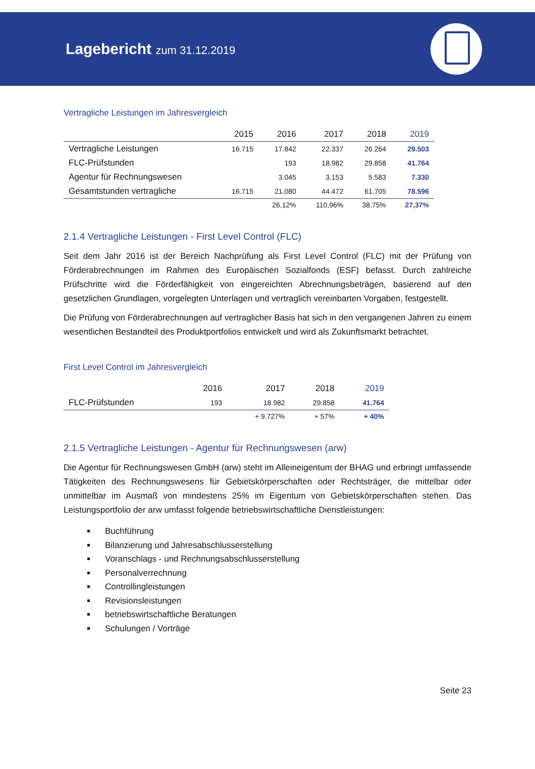Lagebericht zum 31.12.2019
Vertragliche Leistungen im Jahresvergleich
| | 2015 | 2016 | 2017 | 2018 | 2019 |
| --- | --- | --- | --- | --- | --- |
| Vertragliche Leistungen | 16.715 | 17.842 | 22.337 | 26.264 | 29.503 |
| FLC-Prüfstunden | | 193 | 18.982 | 29.858 | 41.764 |
| Agentur für Rechnungswesen | | 3.045 | 3.153 | 5.583 | 7.330 |
| Gesamtstunden vertragliche | 16.715 | 21.080 | 44.472 | 61.705 | 78.596 |
| | | 26,12% | 110,96% | 38,75% | 27,37% |
2.1.4 Vertragliche Leistungen - First Level Control (FLC)
Seit dem Jahr 2016 ist der Bereich Nachprüfung als First Level Control (FLC) mit der Prüfung von Förderabrechnungen im Rahmen des Europäischen Sozialfonds (ESF) befasst. Durch zahlreiche Prüfschritte wird die Förderfähigkeit von eingereichten Abrechnungsbeträgen, basierend auf den gesetzlichen Grundlagen, vorgelegten Unterlagen und vertraglich vereinbarten Vorgaben, festgestellt.
Die Prüfung von Förderabrechnungen auf vertraglicher Basis hat sich in den vergangenen Jahren zu einem wesentlichen Bestandteil des Produktportfolios entwickelt und wird als Zukunftsmarkt betrachtet.
First Level Control im Jahresvergleich
| | 2016 | 2017 | 2018 | 2019 |
| --- | --- | --- | --- | --- |
| FLC-Prüfstunden | 193 | 18.982 | 29.858 | 41.764 |
| | | + 9.727% | + 57% | + 40% |
2.1.5 Vertragliche Leistungen - Agentur für Rechnungswesen (arw)
Die Agentur für Rechnungswesen GmbH (arw) steht im Alleineigentum der BHAG und erbringt umfassende Tätigkeiten des Rechnungswesens für Gebietskörperschaften oder Rechtsträger, die mittelbar oder unmittelbar im Ausmaß von mindestens 25% im Eigentum von Gebietskörperschaften stehen. Das Leistungsportfolio der arw umfasst folgende betriebswirtschaftliche Dienstleistungen:
Buchführung
Bilanzierung und Jahresabschlusserstellung
Voranschlags - und Rechnungsabschlusserstellung
Personalverrechnung
Controllingleistungen
Revisionsleistungen
betriebswirtschaftliche Beratungen
Schulungen / Vorträge
Seite 23